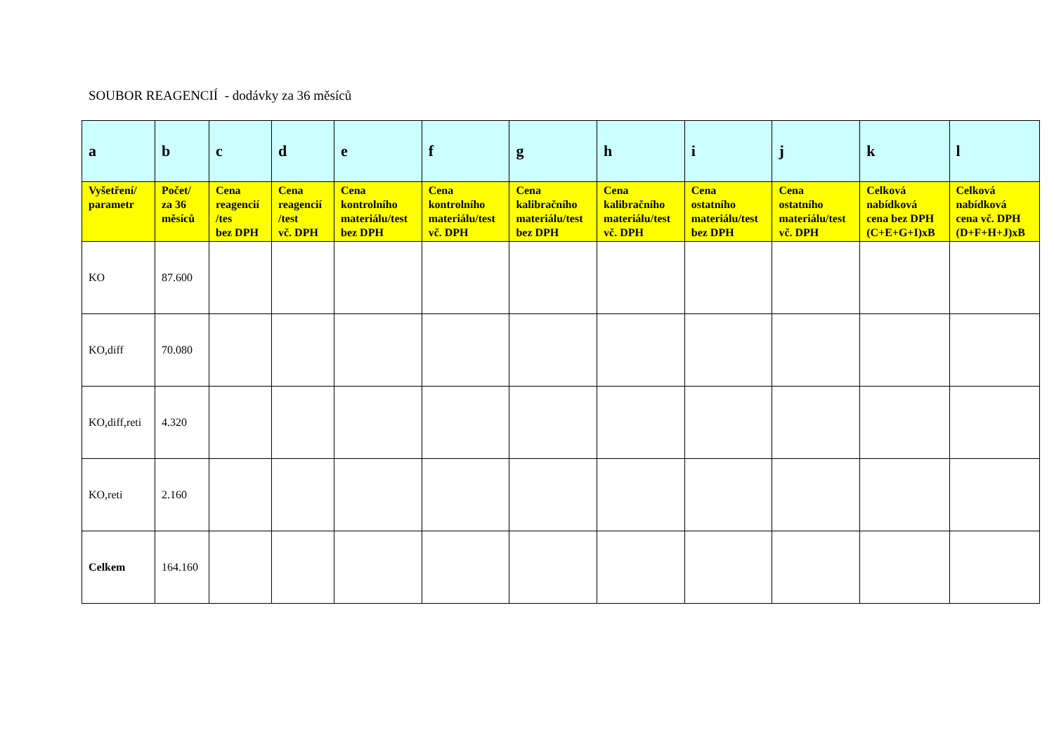SOUBOR REAGENCIÍ - dodávky za 36 měsíců
| a | b | c | d | e | f | g | h | i | j | k | l |
| --- | --- | --- | --- | --- | --- | --- | --- | --- | --- | --- | --- |
| Vyšetření/ parametr | Počet/ za 36 měsíců | Cena reagencií /tes bez DPH | Cena reagencií /test vč. DPH | Cena kontrolního materiálu/test bez DPH | Cena kontrolního materiálu/test vč. DPH | Cena kalibračního materiálu/test bez DPH | Cena kalibračního materiálu/test vč. DPH | Cena ostatního materiálu/test bez DPH | Cena ostatního materiálu/test vč. DPH | Celková nabídková cena bez DPH (C+E+G+I)xB | Celková nabídková cena vč. DPH (D+F+H+J)xB |
| KO | 87.600 | | | | | | | | | | |
| KO,diff | 70.080 | | | | | | | | | | |
| KO,diff,reti | 4.320 | | | | | | | | | | |
| KO,reti | 2.160 | | | | | | | | | | |
| Celkem | 164.160 | | | | | | | | | | |